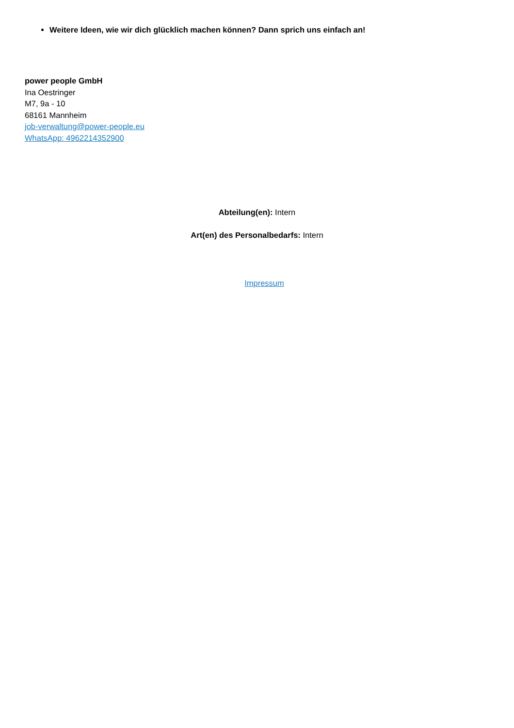Weitere Ideen, wie wir dich glücklich machen können? Dann sprich uns einfach an!
power people GmbH
Ina Oestringer
M7, 9a - 10
68161 Mannheim
job-verwaltung@power-people.eu
WhatsApp: 4962214352900
Abteilung(en): Intern
Art(en) des Personalbedarfs: Intern
Impressum